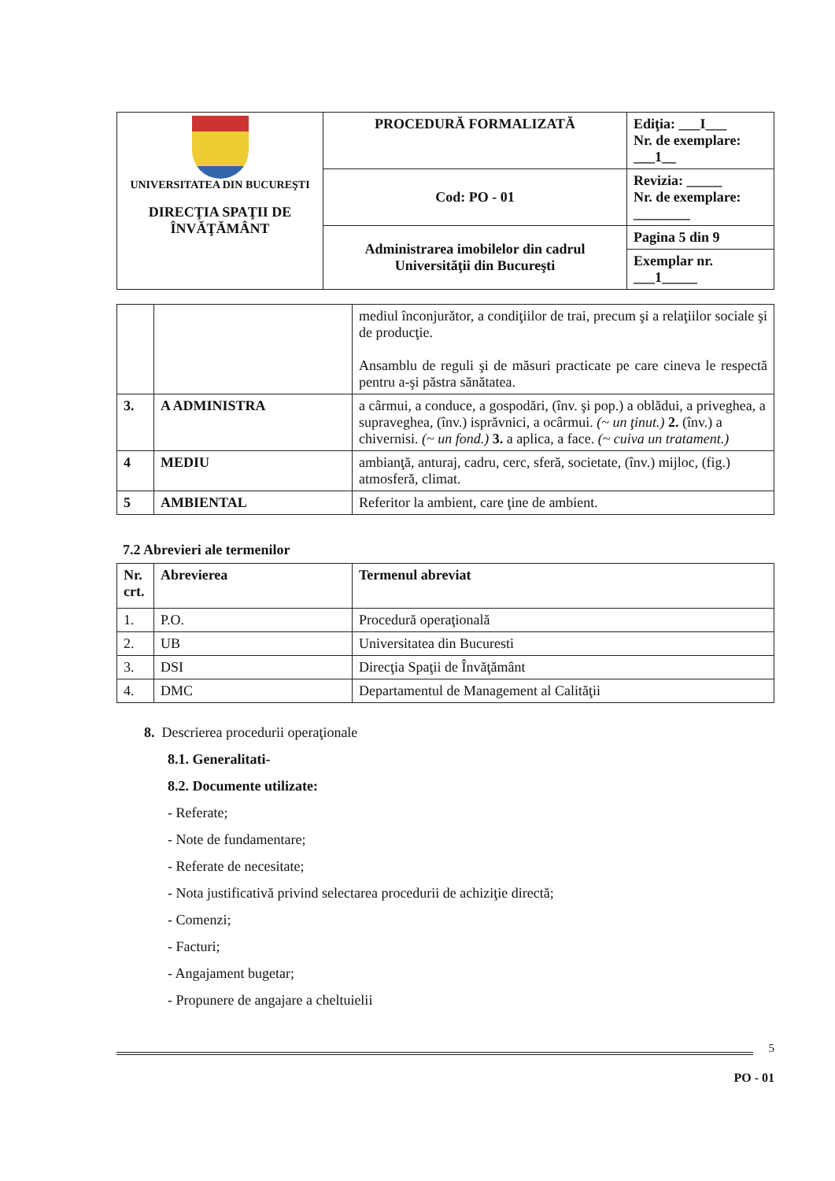| UNIVERSITATEA DIN BUCUREŞTI DIRECŢIA SPAŢII DE ÎNVĂŢĂMÂNT | PROCEDURĂ FORMALIZATĂ | Ediţia: ___I___ Nr. de exemplare: ___1__ |
| | Cod: PO - 01 | Revizia: _____ Nr. de exemplare: ________ |
| | Administrarea imobilelor din cadrul Universităţii din Bucureşti | Pagina 5 din 9 |
| | | Exemplar nr. ___1_____ |
| | | mediul înconjurător, a condiţiilor de trai, precum şi a relaţiilor sociale şi de producţie. Ansamblu de reguli şi de măsuri practicate pe care cineva le respectă pentru a-şi păstra sănătatea. |
| 3. | A ADMINISTRA | a cârmui, a conduce, a gospodări, (înv. şi pop.) a oblădui, a priveghea, a supraveghea, (înv.) isprăvnici, a ocârmui. (~ un ţinut.) 2. (înv.) a chivernisi. (~ un fond.) 3. a aplica, a face. (~ cuiva un tratament.) |
| 4 | MEDIU | ambianţă, anturaj, cadru, cerc, sferă, societate, (înv.) mijloc, (fig.) atmosferă, climat. |
| 5 | AMBIENTAL | Referitor la ambient, care ţine de ambient. |
7.2 Abrevieri ale termenilor
| Nr. crt. | Abrevierea | Termenul abreviat |
| --- | --- | --- |
| 1. | P.O. | Procedură operaţională |
| 2. | UB | Universitatea din Bucuresti |
| 3. | DSI | Direcţia Spaţii de Învăţământ |
| 4. | DMC | Departamentul de Management al Calităţii |
8. Descrierea procedurii operaţionale
8.1. Generalitati-
8.2. Documente utilizate:
- Referate;
- Note de fundamentare;
- Referate de necesitate;
- Nota justificativă privind selectarea procedurii de achiziţie directă;
- Comenzi;
- Facturi;
- Angajament bugetar;
- Propunere de angajare a cheltuielii
5
PO - 01